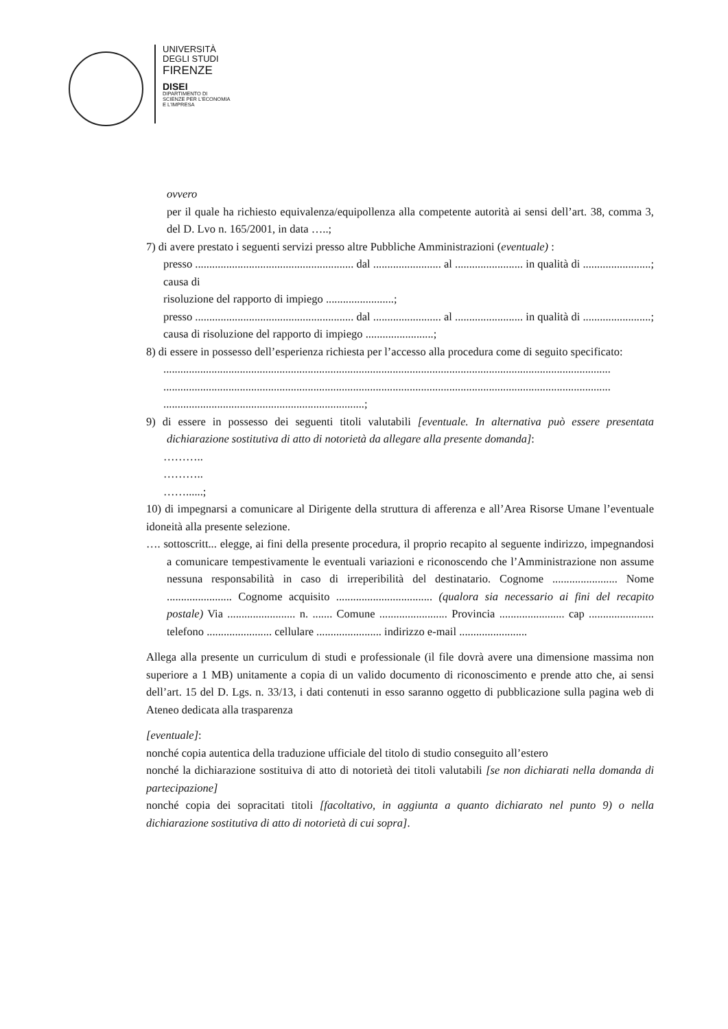UNIVERSITÀ
DEGLI STUDI
FIRENZE
DISEI
DIPARTIMENTO DI
SCIENZE PER L'ECONOMIA
E L'IMPRESA
ovvero
per il quale ha richiesto equivalenza/equipollenza alla competente autorità ai sensi dell’art. 38, comma 3, del D. Lvo n. 165/2001, in data …..;
7) di avere prestato i seguenti servizi presso altre Pubbliche Amministrazioni (eventuale) :
presso ........................................................ dal ........................ al ........................ in qualità di ........................; causa di
risoluzione del rapporto di impiego ........................;
presso ........................................................ dal ........................ al ........................ in qualità di ........................; causa di risoluzione del rapporto di impiego ........................;
8) di essere in possesso dell’esperienza richiesta per l’accesso alla procedura come di seguito specificato:
..............................................................................................................................................................
..............................................................................................................................................................
.......................................................................;
9) di essere in possesso dei seguenti titoli valutabili [eventuale. In alternativa può essere presentata dichiarazione sostitutiva di atto di notorietà da allegare alla presente domanda]:
………..
………..
……......;
10) di impegnarsi a comunicare al Dirigente della struttura di afferenza e all’Area Risorse Umane l’eventuale idoneità alla presente selezione.
…. sottoscritt... elegge, ai fini della presente procedura, il proprio recapito al seguente indirizzo, impegnandosi a comunicare tempestivamente le eventuali variazioni e riconoscendo che l’Amministrazione non assume nessuna responsabilità in caso di irreperibilità del destinatario. Cognome ....................... Nome ....................... Cognome acquisito .................................. (qualora sia necessario ai fini del recapito postale) Via ........................ n. ....... Comune ........................ Provincia ....................... cap ....................... telefono ....................... cellulare ....................... indirizzo e-mail ........................
Allega alla presente un curriculum di studi e professionale (il file dovrà avere una dimensione massima non superiore a 1 MB) unitamente a copia di un valido documento di riconoscimento e prende atto che, ai sensi dell’art. 15 del D. Lgs. n. 33/13, i dati contenuti in esso saranno oggetto di pubblicazione sulla pagina web di Ateneo dedicata alla trasparenza
[eventuale]:
nonché copia autentica della traduzione ufficiale del titolo di studio conseguito all’estero
nonché la dichiarazione sostituiva di atto di notorietà dei titoli valutabili [se non dichiarati nella domanda di partecipazione]
nonché copia dei sopracitati titoli [facoltativo, in aggiunta a quanto dichiarato nel punto 9) o nella dichiarazione sostitutiva di atto di notorietà di cui sopra].